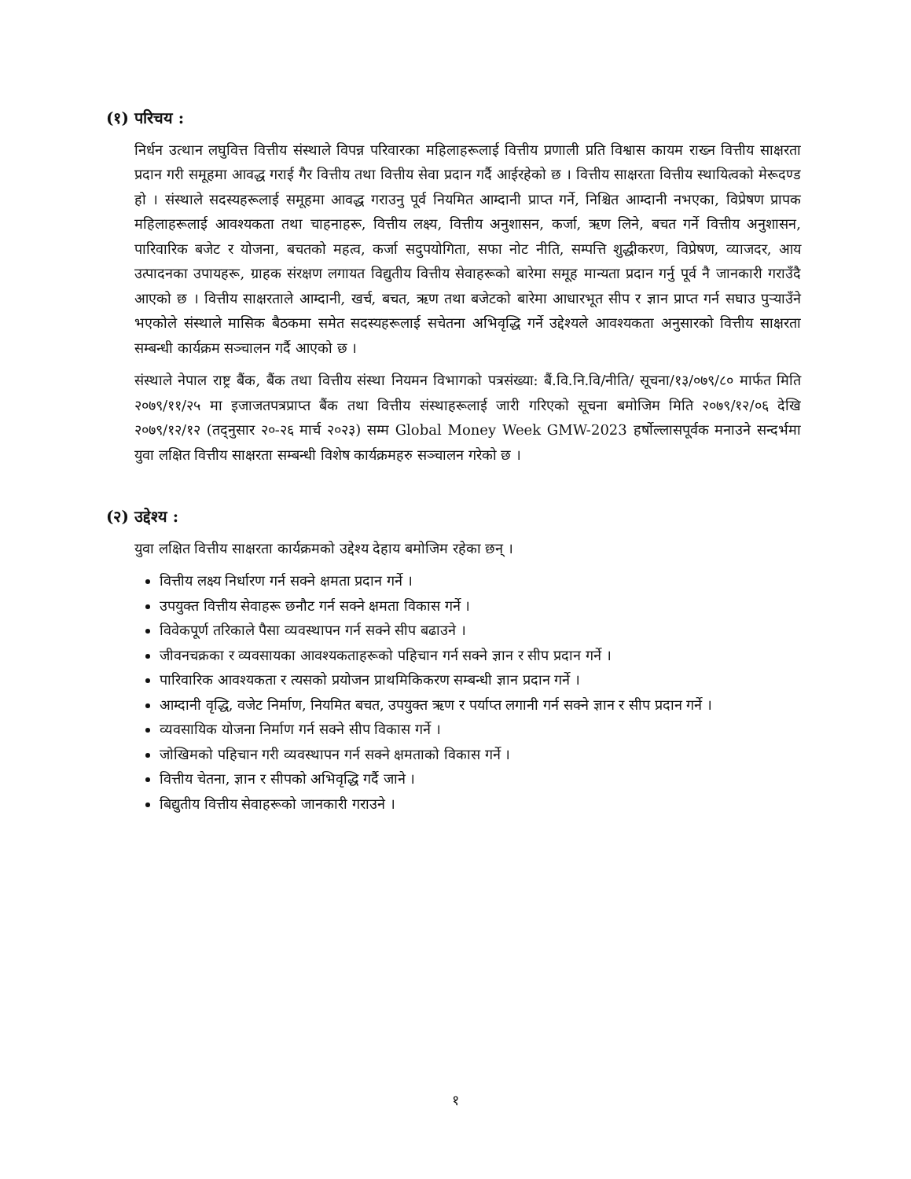(१) परिचय :
निर्धन उत्थान लघुवित्त वित्तीय संस्थाले विपन्न परिवारका महिलाहरूलाई वित्तीय प्रणाली प्रति विश्वास कायम राख्न वित्तीय साक्षरता प्रदान गरी समूहमा आवद्ध गराई गैर वित्तीय तथा वित्तीय सेवा प्रदान गर्दै आईरहेको छ । वित्तीय साक्षरता वित्तीय स्थायित्वको मेरूदण्ड हो । संस्थाले सदस्यहरूलाई समूहमा आवद्ध गराउनु पूर्व नियमित आम्दानी प्राप्त गर्ने, निश्चित आम्दानी नभएका, विप्रेषण प्रापक महिलाहरूलाई आवश्यकता तथा चाहनाहरू, वित्तीय लक्ष्य, वित्तीय अनुशासन, कर्जा, ऋण लिने, बचत गर्ने वित्तीय अनुशासन, पारिवारिक बजेट र योजना, बचतको महत्व, कर्जा सदुपयोगिता, सफा नोट नीति, सम्पत्ति शुद्धीकरण, विप्रेषण, व्याजदर, आय उत्पादनका उपायहरू, ग्राहक संरक्षण लगायत विद्युतीय वित्तीय सेवाहरूको बारेमा समूह मान्यता प्रदान गर्नु पूर्व नै जानकारी गराउँदै आएको छ । वित्तीय साक्षरताले आम्दानी, खर्च, बचत, ऋण तथा बजेटको बारेमा आधारभूत सीप र ज्ञान प्राप्त गर्न सघाउ पुर्‍याउँने भएकोले संस्थाले मासिक बैठकमा समेत सदस्यहरूलाई सचेतना अभिवृद्धि गर्ने उद्देश्यले आवश्यकता अनुसारको वित्तीय साक्षरता सम्बन्धी कार्यक्रम सञ्चालन गर्दै आएको छ ।
संस्थाले नेपाल राष्ट्र बैंक, बैंक तथा वित्तीय संस्था नियमन विभागको पत्रसंख्या: बैं.वि.नि.वि/नीति/ सूचना/१३/०७९/८० मार्फत मिति २०७९/११/२५ मा इजाजतपत्रप्राप्त बैंक तथा वित्तीय संस्थाहरूलाई जारी गरिएको सूचना बमोजिम मिति २०७९/१२/०६ देखि २०७९/१२/१२ (तद्नुसार २०-२६ मार्च २०२३) सम्म Global Money Week GMW-2023 हर्षोल्लासपूर्वक मनाउने सन्दर्भमा युवा लक्षित वित्तीय साक्षरता सम्बन्धी विशेष कार्यक्रमहरु सञ्चालन गरेको छ ।
(२) उद्देश्य :
युवा लक्षित वित्तीय साक्षरता कार्यक्रमको उद्देश्य देहाय बमोजिम रहेका छन् ।
वित्तीय लक्ष्य निर्धारण गर्न सक्ने क्षमता प्रदान गर्ने ।
उपयुक्त वित्तीय सेवाहरू छनौट गर्न सक्ने क्षमता विकास गर्ने ।
विवेकपूर्ण तरिकाले पैसा व्यवस्थापन गर्न सक्ने सीप बढाउने ।
जीवनचक्रका र व्यवसायका आवश्यकताहरूको पहिचान गर्न सक्ने ज्ञान र सीप प्रदान गर्ने ।
पारिवारिक आवश्यकता र त्यसको प्रयोजन प्राथमिकिकरण सम्बन्धी ज्ञान प्रदान गर्ने ।
आम्दानी वृद्धि, वजेट निर्माण, नियमित बचत, उपयुक्त ऋण र पर्याप्त लगानी गर्न सक्ने ज्ञान र सीप प्रदान गर्ने ।
व्यवसायिक योजना निर्माण गर्न सक्ने सीप विकास गर्ने ।
जोखिमको पहिचान गरी व्यवस्थापन गर्न सक्ने क्षमताको विकास गर्ने ।
वित्तीय चेतना, ज्ञान र सीपको अभिवृद्धि गर्दै जाने ।
बिद्युतीय वित्तीय सेवाहरूको जानकारी गराउने ।
१